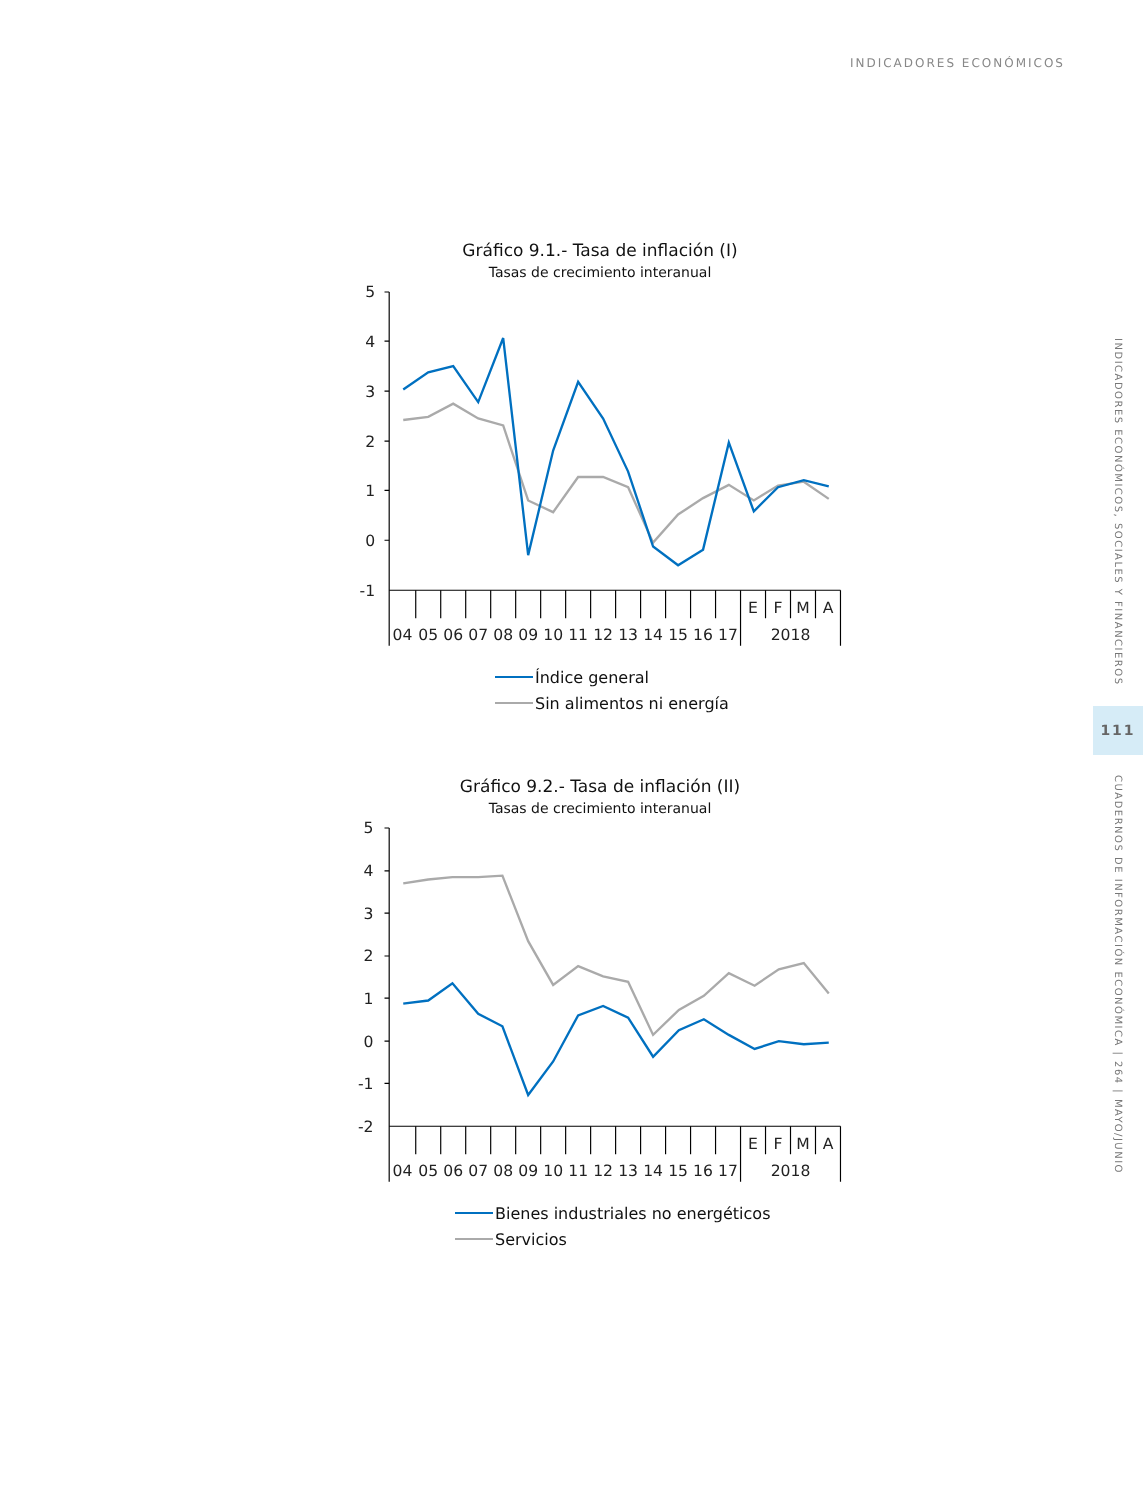INDICADORES ECONÓMICOS
Gráfico 9.1.- Tasa de inflación (I)
Tasas de crecimiento interanual
5
4
3
2
1
0
-1
E
F
M
A
04
05
06
07
08
09
10
11
12
13
14
15
16
17
2018
Índice general
Sin alimentos ni energía
Gráfico 9.2.- Tasa de inflación (II)
Tasas de crecimiento interanual
5
4
3
2
1
0
-1
-2
E
F
M
A
04
05
06
07
08
09
10
11
12
13
14
15
16
17
2018
Bienes industriales no energéticos
Servicios
INDICADORES ECONÓMICOS, SOCIALES Y FINANCIEROS
111
CUADERNOS DE INFORMACIÓN ECONÓMICA | 264 | MAYO/JUNIO